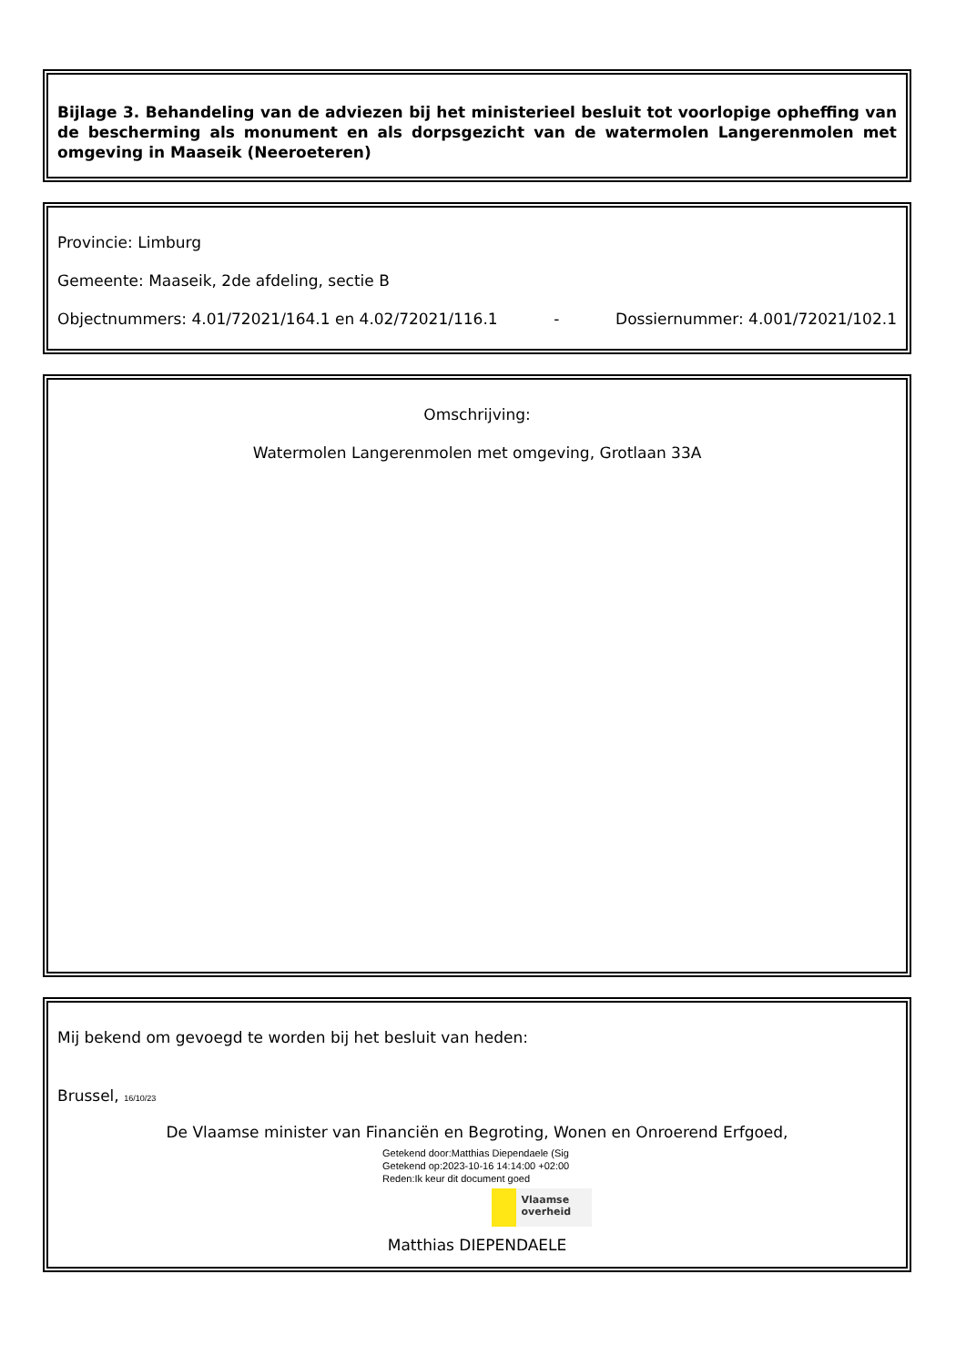Bijlage 3. Behandeling van de adviezen bij het ministerieel besluit tot voorlopige opheffing van de bescherming als monument en als dorpsgezicht van de watermolen Langerenmolen met omgeving in Maaseik (Neeroeteren)
Provincie: Limburg
Gemeente: Maaseik, 2de afdeling, sectie B
Objectnummers: 4.01/72021/164.1 en 4.02/72021/116.1 - Dossiernummer: 4.001/72021/102.1
Omschrijving:
Watermolen Langerenmolen met omgeving, Grotlaan 33A
Mij bekend om gevoegd te worden bij het besluit van heden:
Brussel, 16/10/23
De Vlaamse minister van Financiën en Begroting, Wonen en Onroerend Erfgoed,
Getekend door:Matthias Diependaele (Sig
Getekend op:2023-10-16 14:14:00 +02:00
Reden:Ik keur dit document goed
Vlaamse overheid
Matthias DIEPENDAELE